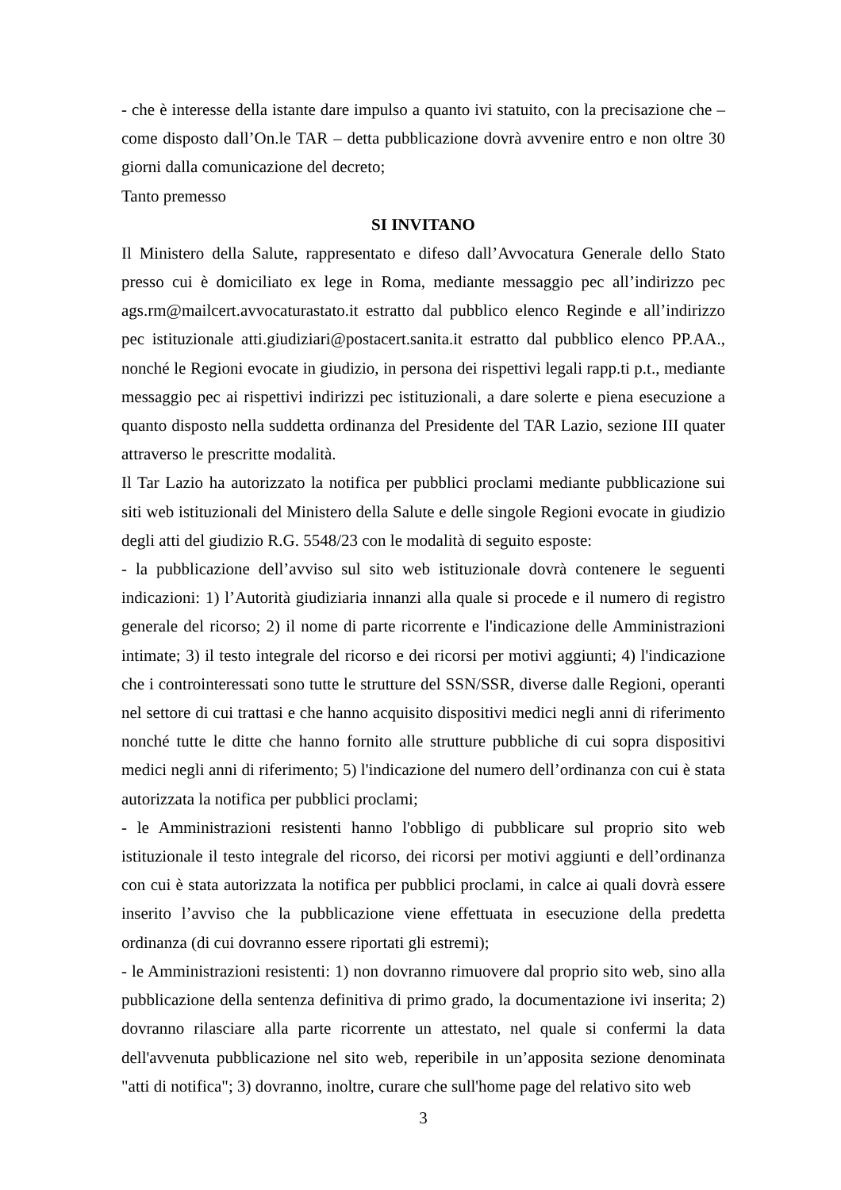- che è interesse della istante dare impulso a quanto ivi statuito, con la precisazione che – come disposto dall’On.le TAR – detta pubblicazione dovrà avvenire entro e non oltre 30 giorni dalla comunicazione del decreto;
Tanto premesso
SI INVITANO
Il Ministero della Salute, rappresentato e difeso dall’Avvocatura Generale dello Stato presso cui è domiciliato ex lege in Roma, mediante messaggio pec all’indirizzo pec ags.rm@mailcert.avvocaturastato.it estratto dal pubblico elenco Reginde e all’indirizzo pec istituzionale atti.giudiziari@postacert.sanita.it estratto dal pubblico elenco PP.AA., nonché le Regioni evocate in giudizio, in persona dei rispettivi legali rapp.ti p.t., mediante messaggio pec ai rispettivi indirizzi pec istituzionali, a dare solerte e piena esecuzione a quanto disposto nella suddetta ordinanza del Presidente del TAR Lazio, sezione III quater attraverso le prescritte modalità.
Il Tar Lazio ha autorizzato la notifica per pubblici proclami mediante pubblicazione sui siti web istituzionali del Ministero della Salute e delle singole Regioni evocate in giudizio degli atti del giudizio R.G. 5548/23 con le modalità di seguito esposte:
- la pubblicazione dell’avviso sul sito web istituzionale dovrà contenere le seguenti indicazioni: 1) l’Autorità giudiziaria innanzi alla quale si procede e il numero di registro generale del ricorso; 2) il nome di parte ricorrente e l'indicazione delle Amministrazioni intimate; 3) il testo integrale del ricorso e dei ricorsi per motivi aggiunti; 4) l'indicazione che i controinteressati sono tutte le strutture del SSN/SSR, diverse dalle Regioni, operanti nel settore di cui trattasi e che hanno acquisito dispositivi medici negli anni di riferimento nonché tutte le ditte che hanno fornito alle strutture pubbliche di cui sopra dispositivi medici negli anni di riferimento; 5) l'indicazione del numero dell’ordinanza con cui è stata autorizzata la notifica per pubblici proclami;
- le Amministrazioni resistenti hanno l'obbligo di pubblicare sul proprio sito web istituzionale il testo integrale del ricorso, dei ricorsi per motivi aggiunti e dell’ordinanza con cui è stata autorizzata la notifica per pubblici proclami, in calce ai quali dovrà essere inserito l’avviso che la pubblicazione viene effettuata in esecuzione della predetta ordinanza (di cui dovranno essere riportati gli estremi);
- le Amministrazioni resistenti: 1) non dovranno rimuovere dal proprio sito web, sino alla pubblicazione della sentenza definitiva di primo grado, la documentazione ivi inserita; 2) dovranno rilasciare alla parte ricorrente un attestato, nel quale si confermi la data dell'avvenuta pubblicazione nel sito web, reperibile in un’apposita sezione denominata "atti di notifica"; 3) dovranno, inoltre, curare che sull'home page del relativo sito web
3